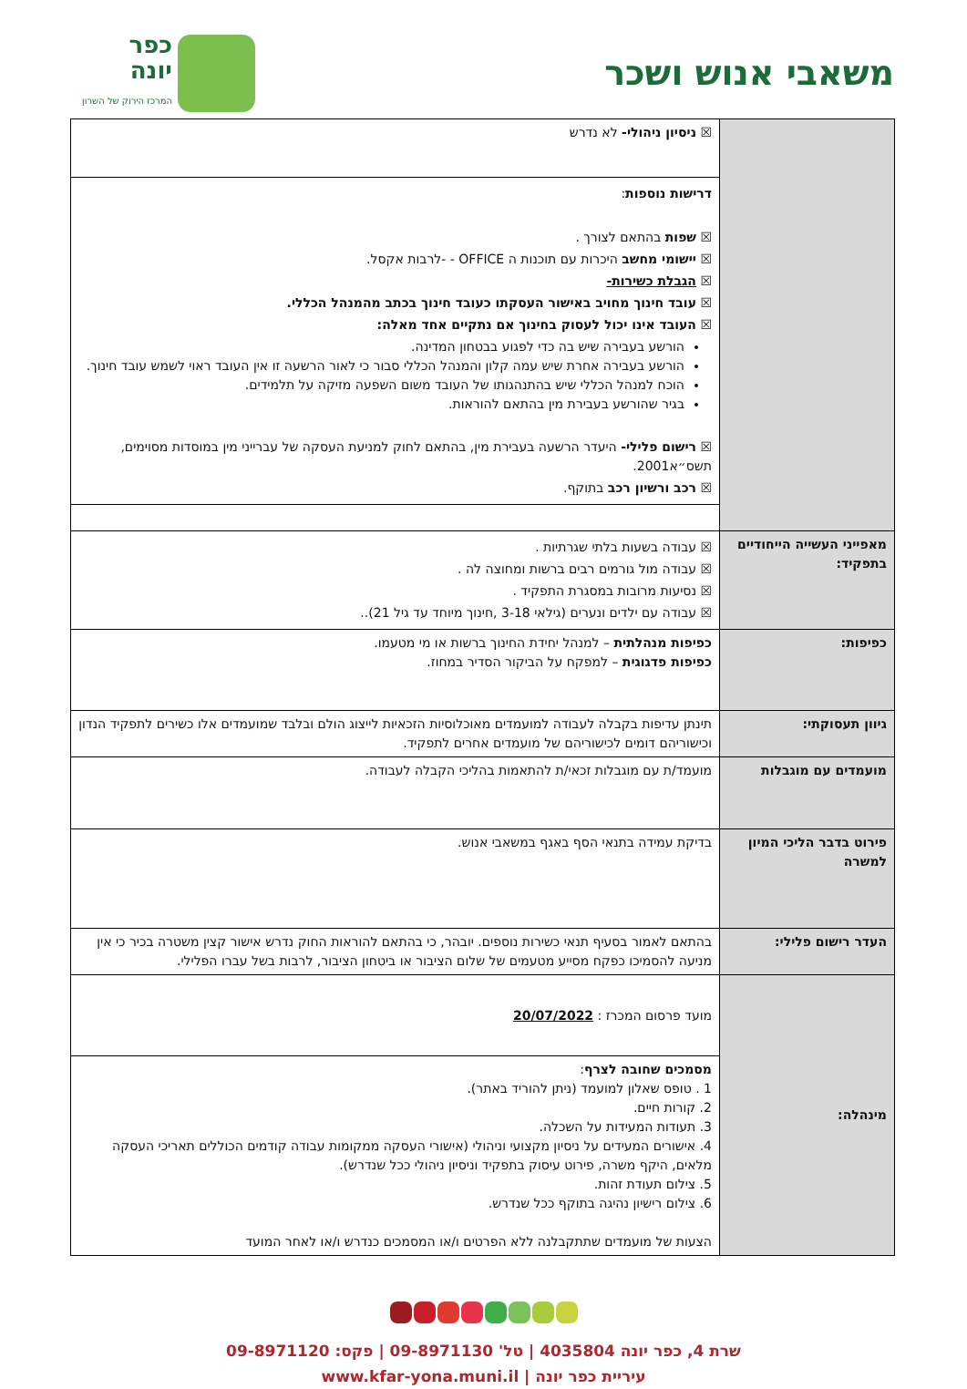משאבי אנוש ושכר
כפר
יונה
המרכז הירוק של השרון
| | ☒ ניסיון ניהולי- לא נדרש |
| | דרישות נוספות : ☒ שפות בהתאם לצורך . ☒ יישומי מחשב היכרות עם תוכנות ה OFFICE - -לרבות אקסל. ☒ הגבלת כשירות- ☒ עובד חינוך מחויב באישור העסקתו כעובד חינוך בכתב מהמנהל הכללי. ☒ העובד אינו יכול לעסוק בחינוך אם נתקיים אחד מאלה: הורשע בעבירה שיש בה כדי לפגוע בבטחון המדינה. הורשע בעבירה אחרת שיש עמה קלון והמנהל הכללי סבור כי לאור הרשעה זו אין העובד ראוי לשמש עובד חינוך. הוכח למנהל הכללי שיש בהתנהגותו של העובד משום השפעה מזיקה על תלמידים. בגיר שהורשע בעבירת מין בהתאם להוראות. ☒ רישום פלילי- היעדר הרשעה בעבירת מין, בהתאם לחוק למניעת העסקה של עברייני מין במוסדות מסוימים, תשס״א2001. ☒ רכב ורשיון רכב בתוקף. |
| מאפייני העשייה הייחודיים בתפקיד: | ☒ עבודה בשעות בלתי שגרתיות . ☒ עבודה מול גורמים רבים ברשות ומחוצה לה . ☒ נסיעות מרובות במסגרת התפקיד . ☒ עבודה עם ילדים ונערים (גילאי 3-18 ,חינוך מיוחד עד גיל 21).. |
| כפיפות: | כפיפות מנהלתית – למנהל יחידת החינוך ברשות או מי מטעמו. כפיפות פדגוגית – למפקח על הביקור הסדיר במחוז. |
| גיוון תעסוקתי: | תינתן עדיפות בקבלה לעבודה למועמדים מאוכלוסיות הזכאיות לייצוג הולם ובלבד שמועמדים אלו כשירים לתפקיד הנדון וכישוריהם דומים לכישוריהם של מועמדים אחרים לתפקיד. |
| מועמדים עם מוגבלות | מועמד/ת עם מוגבלות זכאי/ת להתאמות בהליכי הקבלה לעבודה. |
| פירוט בדבר הליכי המיון למשרה | בדיקת עמידה בתנאי הסף באגף במשאבי אנוש. |
| העדר רישום פלילי: | בהתאם לאמור בסעיף תנאי כשירות נוספים. יובהר, כי בהתאם להוראות החוק נדרש אישור קצין משטרה בכיר כי אין מניעה להסמיכו כפקח מסייע מטעמים של שלום הציבור או ביטחון הציבור, לרבות בשל עברו הפלילי. |
| מינהלה: | מועד פרסום המכרז : 20/07/2022 |
| | מסמכים שחובה לצרף : 1 . טופס שאלון למועמד (ניתן להוריד באתר). 2. קורות חיים. 3. תעודות המעידות על השכלה. 4. אישורים המעידים על ניסיון מקצועי וניהולי (אישורי העסקה ממקומות עבודה קודמים הכוללים תאריכי העסקה מלאים, היקף משרה, פירוט עיסוק בתפקיד וניסיון ניהולי ככל שנדרש). 5. צילום תעודת זהות. 6. צילום רישיון נהיגה בתוקף ככל שנדרש. הצעות של מועמדים שתתקבלנה ללא הפרטים ו/או המסמכים כנדרש ו/או לאחר המועד |
שרת 4, כפר יונה 4035804 | טל' 09-8971130 | פקס: 09-8971120
עיריית כפר יונה | www.kfar-yona.muni.il